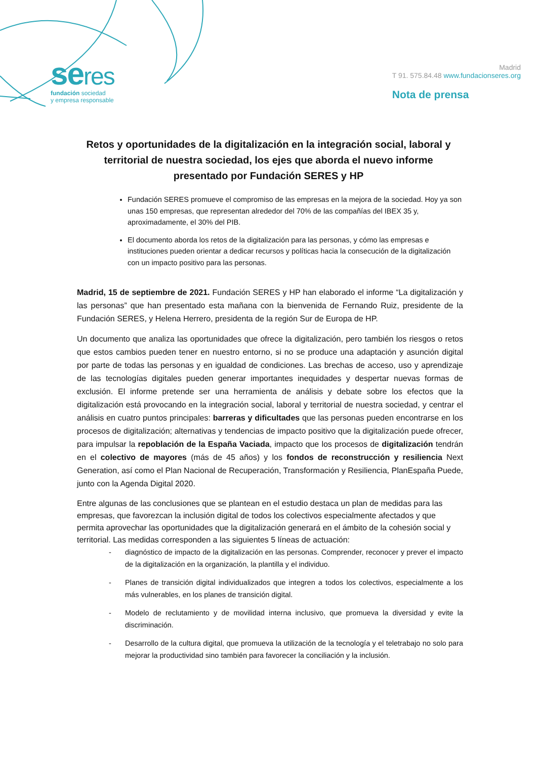seres
fundación sociedad
y empresa responsable
Madrid
T 91. 575.84.48 www.fundacionseres.org
Nota de prensa
Retos y oportunidades de la digitalización en la integración social, laboral y territorial de nuestra sociedad, los ejes que aborda el nuevo informe presentado por Fundación SERES y HP
Fundación SERES promueve el compromiso de las empresas en la mejora de la sociedad. Hoy ya son unas 150 empresas, que representan alrededor del 70% de las compañías del IBEX 35 y, aproximadamente, el 30% del PIB.
El documento aborda los retos de la digitalización para las personas, y cómo las empresas e instituciones pueden orientar a dedicar recursos y políticas hacia la consecución de la digitalización con un impacto positivo para las personas.
Madrid, 15 de septiembre de 2021. Fundación SERES y HP han elaborado el informe “La digitalización y las personas” que han presentado esta mañana con la bienvenida de Fernando Ruiz, presidente de la Fundación SERES, y Helena Herrero, presidenta de la región Sur de Europa de HP.
Un documento que analiza las oportunidades que ofrece la digitalización, pero también los riesgos o retos que estos cambios pueden tener en nuestro entorno, si no se produce una adaptación y asunción digital por parte de todas las personas y en igualdad de condiciones. Las brechas de acceso, uso y aprendizaje de las tecnologías digitales pueden generar importantes inequidades y despertar nuevas formas de exclusión. El informe pretende ser una herramienta de análisis y debate sobre los efectos que la digitalización está provocando en la integración social, laboral y territorial de nuestra sociedad, y centrar el análisis en cuatro puntos principales: barreras y dificultades que las personas pueden encontrarse en los procesos de digitalización; alternativas y tendencias de impacto positivo que la digitalización puede ofrecer, para impulsar la repoblación de la España Vaciada, impacto que los procesos de digitalización tendrán en el colectivo de mayores (más de 45 años) y los fondos de reconstrucción y resiliencia Next Generation, así como el Plan Nacional de Recuperación, Transformación y Resiliencia, PlanEspaña Puede, junto con la Agenda Digital 2020.
Entre algunas de las conclusiones que se plantean en el estudio destaca un plan de medidas para las empresas, que favorezcan la inclusión digital de todos los colectivos especialmente afectados y que permita aprovechar las oportunidades que la digitalización generará en el ámbito de la cohesión social y territorial. Las medidas corresponden a las siguientes 5 líneas de actuación:
- diagnóstico de impacto de la digitalización en las personas. Comprender, reconocer y prever el impacto de la digitalización en la organización, la plantilla y el individuo.
- Planes de transición digital individualizados que integren a todos los colectivos, especialmente a los más vulnerables, en los planes de transición digital.
- Modelo de reclutamiento y de movilidad interna inclusivo, que promueva la diversidad y evite la discriminación.
- Desarrollo de la cultura digital, que promueva la utilización de la tecnología y el teletrabajo no solo para mejorar la productividad sino también para favorecer la conciliación y la inclusión.